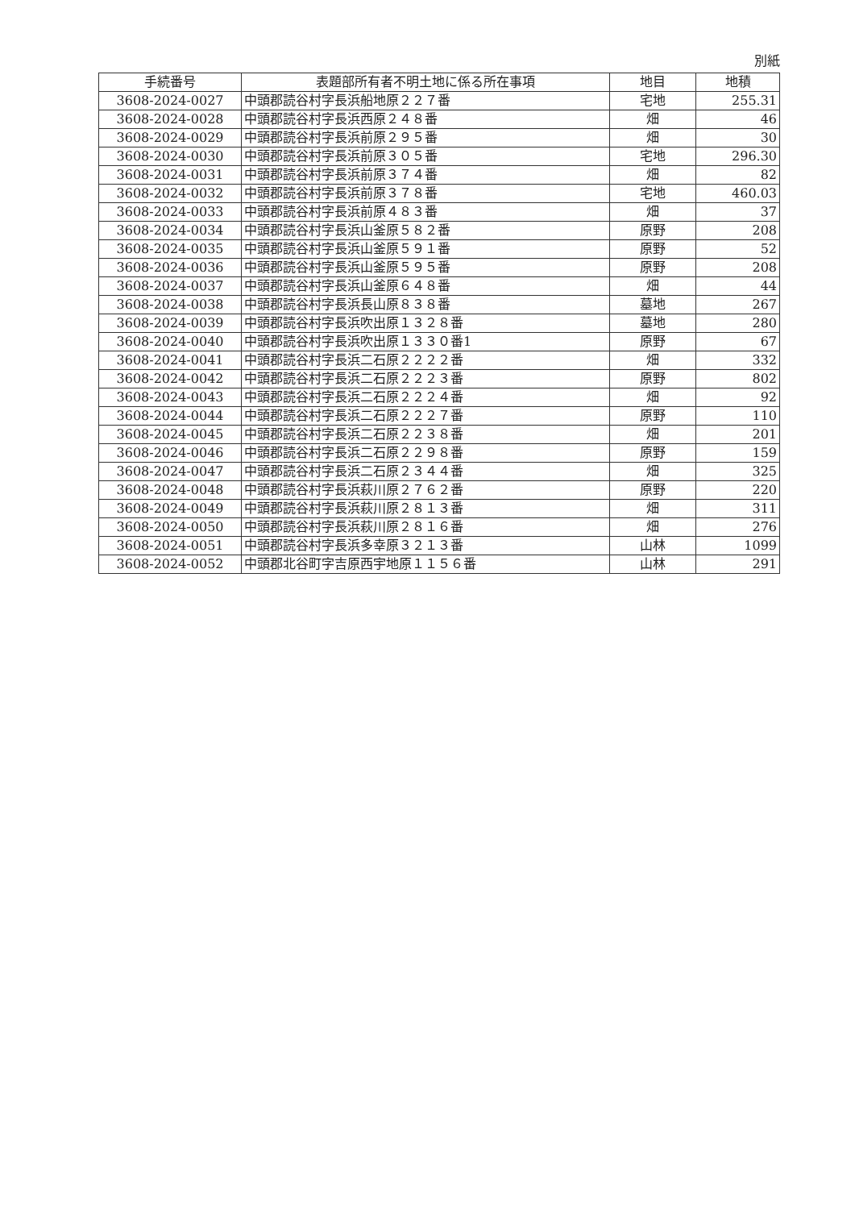別紙
| 手続番号 | 表題部所有者不明土地に係る所在事項 | 地目 | 地積 |
| --- | --- | --- | --- |
| 3608-2024-0027 | 中頭郡読谷村字長浜船地原２２７番 | 宅地 | 255.31 |
| 3608-2024-0028 | 中頭郡読谷村字長浜西原２４８番 | 畑 | 46 |
| 3608-2024-0029 | 中頭郡読谷村字長浜前原２９５番 | 畑 | 30 |
| 3608-2024-0030 | 中頭郡読谷村字長浜前原３０５番 | 宅地 | 296.30 |
| 3608-2024-0031 | 中頭郡読谷村字長浜前原３７４番 | 畑 | 82 |
| 3608-2024-0032 | 中頭郡読谷村字長浜前原３７８番 | 宅地 | 460.03 |
| 3608-2024-0033 | 中頭郡読谷村字長浜前原４８３番 | 畑 | 37 |
| 3608-2024-0034 | 中頭郡読谷村字長浜山釜原５８２番 | 原野 | 208 |
| 3608-2024-0035 | 中頭郡読谷村字長浜山釜原５９１番 | 原野 | 52 |
| 3608-2024-0036 | 中頭郡読谷村字長浜山釜原５９５番 | 原野 | 208 |
| 3608-2024-0037 | 中頭郡読谷村字長浜山釜原６４８番 | 畑 | 44 |
| 3608-2024-0038 | 中頭郡読谷村字長浜長山原８３８番 | 墓地 | 267 |
| 3608-2024-0039 | 中頭郡読谷村字長浜吹出原１３２８番 | 墓地 | 280 |
| 3608-2024-0040 | 中頭郡読谷村字長浜吹出原１３３０番1 | 原野 | 67 |
| 3608-2024-0041 | 中頭郡読谷村字長浜二石原２２２２番 | 畑 | 332 |
| 3608-2024-0042 | 中頭郡読谷村字長浜二石原２２２３番 | 原野 | 802 |
| 3608-2024-0043 | 中頭郡読谷村字長浜二石原２２２４番 | 畑 | 92 |
| 3608-2024-0044 | 中頭郡読谷村字長浜二石原２２２７番 | 原野 | 110 |
| 3608-2024-0045 | 中頭郡読谷村字長浜二石原２２３８番 | 畑 | 201 |
| 3608-2024-0046 | 中頭郡読谷村字長浜二石原２２９８番 | 原野 | 159 |
| 3608-2024-0047 | 中頭郡読谷村字長浜二石原２３４４番 | 畑 | 325 |
| 3608-2024-0048 | 中頭郡読谷村字長浜萩川原２７６２番 | 原野 | 220 |
| 3608-2024-0049 | 中頭郡読谷村字長浜萩川原２８１３番 | 畑 | 311 |
| 3608-2024-0050 | 中頭郡読谷村字長浜萩川原２８１６番 | 畑 | 276 |
| 3608-2024-0051 | 中頭郡読谷村字長浜多幸原３２１３番 | 山林 | 1099 |
| 3608-2024-0052 | 中頭郡北谷町字吉原西宇地原１１５６番 | 山林 | 291 |